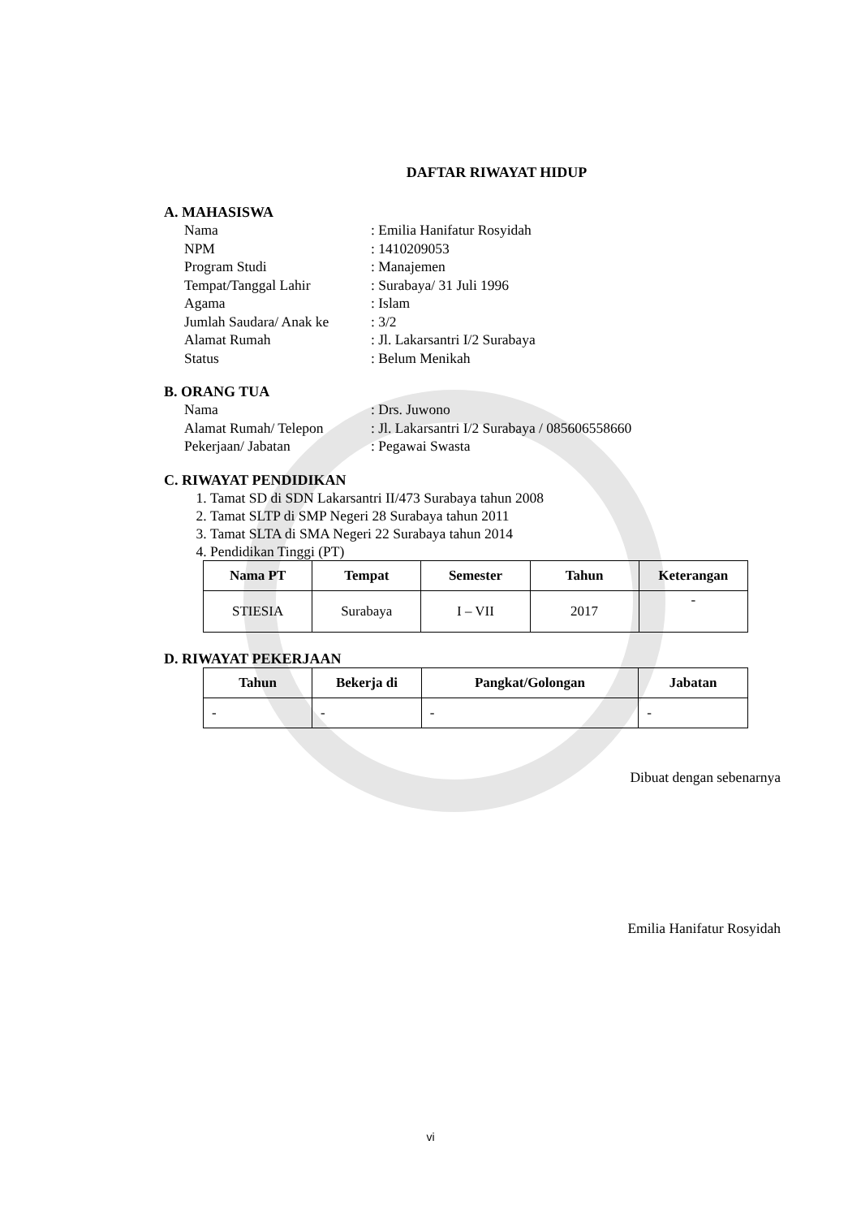DAFTAR RIWAYAT HIDUP
A. MAHASISWA
Nama: Emilia Hanifatur Rosyidah
NPM: 1410209053
Program Studi: Manajemen
Tempat/Tanggal Lahir: Surabaya/ 31 Juli 1996
Agama: Islam
Jumlah Saudara/ Anak ke: 3/2
Alamat Rumah: Jl. Lakarsantri I/2 Surabaya
Status: Belum Menikah
B. ORANG TUA
Nama: Drs. Juwono
Alamat Rumah/ Telepon: Jl. Lakarsantri I/2 Surabaya / 085606558660
Pekerjaan/ Jabatan: Pegawai Swasta
C. RIWAYAT PENDIDIKAN
1. Tamat SD di SDN Lakarsantri II/473 Surabaya tahun 2008
2. Tamat SLTP di SMP Negeri 28 Surabaya tahun 2011
3. Tamat SLTA di SMA Negeri 22 Surabaya tahun 2014
4. Pendidikan Tinggi (PT)
| Nama PT | Tempat | Semester | Tahun | Keterangan |
| --- | --- | --- | --- | --- |
| STIESIA | Surabaya | I – VII | 2017 | - |
D. RIWAYAT PEKERJAAN
| Tahun | Bekerja di | Pangkat/Golongan | Jabatan |
| --- | --- | --- | --- |
| - | - | - | - |
Dibuat dengan sebenarnya
Emilia Hanifatur Rosyidah
vi